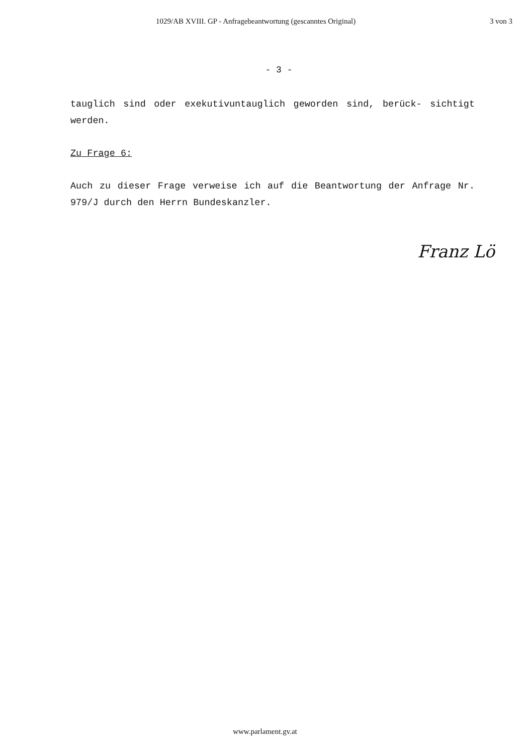1029/AB XVIII. GP - Anfragebeantwortung (gescanntes Original) 3 von 3
- 3 -
tauglich sind oder exekutivuntauglich geworden sind, berück- sichtigt werden.
Zu Frage 6:
Auch zu dieser Frage verweise ich auf die Beantwortung der Anfrage Nr. 979/J durch den Herrn Bundeskanzler.
Franz Lö
www.parlament.gv.at